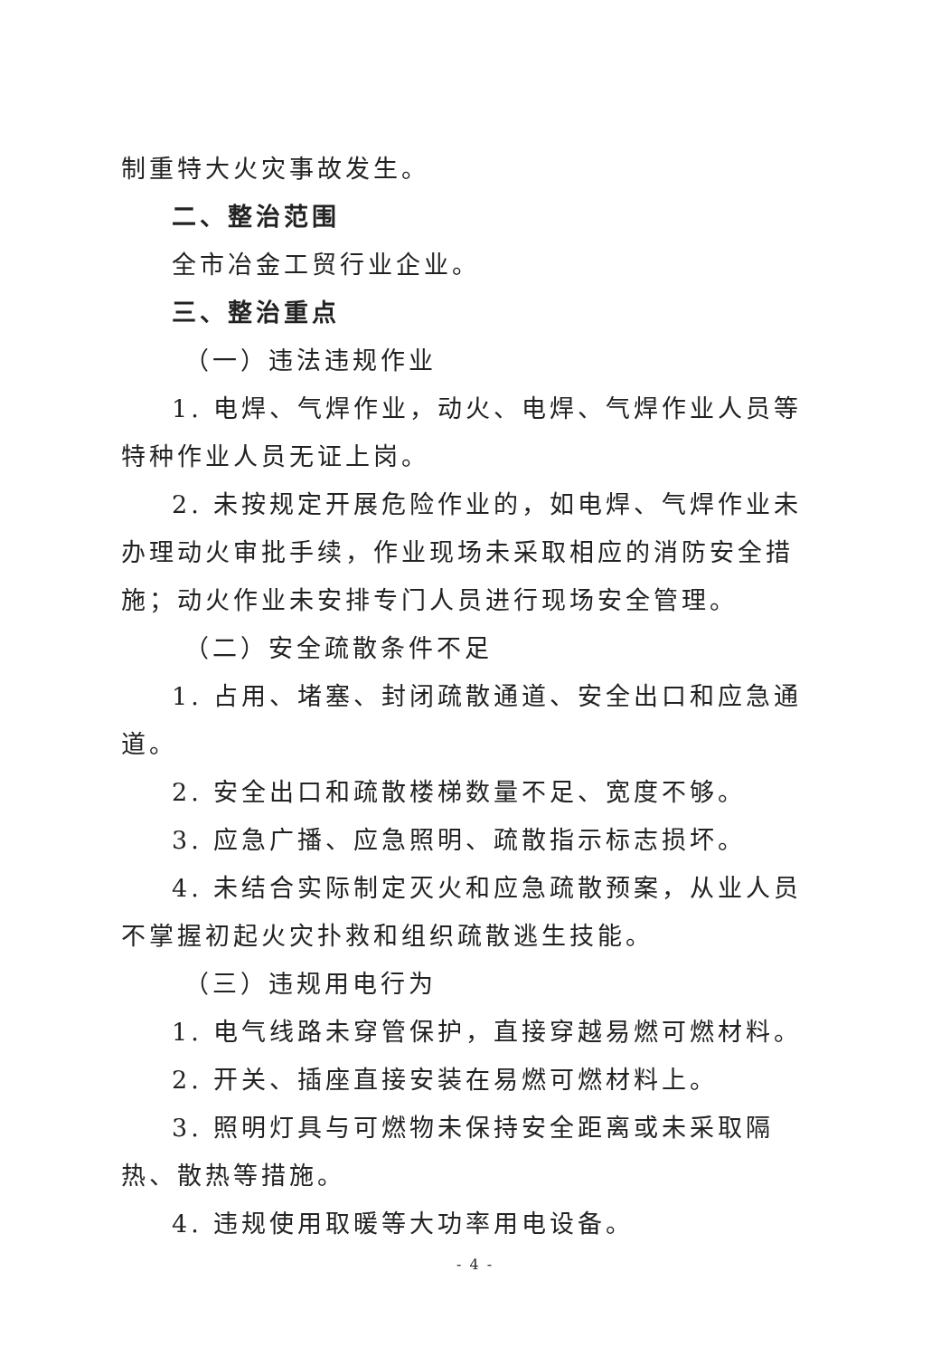制重特大火灾事故发生。
二、整治范围
全市冶金工贸行业企业。
三、整治重点
（一）违法违规作业
1. 电焊、气焊作业，动火、电焊、气焊作业人员等特种作业人员无证上岗。
2. 未按规定开展危险作业的，如电焊、气焊作业未办理动火审批手续，作业现场未采取相应的消防安全措施；动火作业未安排专门人员进行现场安全管理。
（二）安全疏散条件不足
1. 占用、堵塞、封闭疏散通道、安全出口和应急通道。
2. 安全出口和疏散楼梯数量不足、宽度不够。
3. 应急广播、应急照明、疏散指示标志损坏。
4. 未结合实际制定灭火和应急疏散预案，从业人员不掌握初起火灾扑救和组织疏散逃生技能。
（三）违规用电行为
1. 电气线路未穿管保护，直接穿越易燃可燃材料。
2. 开关、插座直接安装在易燃可燃材料上。
3. 照明灯具与可燃物未保持安全距离或未采取隔热、散热等措施。
4. 违规使用取暖等大功率用电设备。
- 4 -